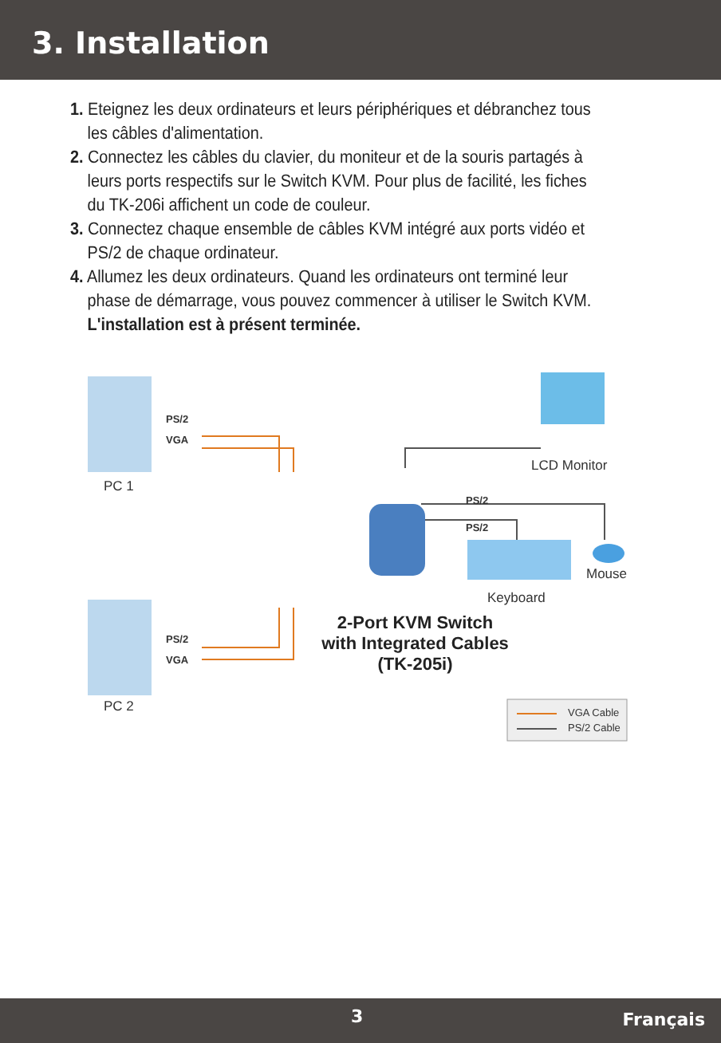3. Installation
1. Eteignez les deux ordinateurs et leurs périphériques et débranchez tous les câbles d'alimentation.
2. Connectez les câbles du clavier, du moniteur et de la souris partagés à leurs ports respectifs sur le Switch KVM. Pour plus de facilité, les fiches du TK-206i affichent un code de couleur.
3. Connectez chaque ensemble de câbles KVM intégré aux ports vidéo et PS/2 de chaque ordinateur.
4. Allumez les deux ordinateurs. Quand les ordinateurs ont terminé leur phase de démarrage, vous pouvez commencer à utiliser le Switch KVM.
L'installation est à présent terminée.
PS/2
VGA
PC 1
LCD Monitor
PS/2
PS/2
Mouse
Keyboard
PS/2
VGA
PC 2
2-Port KVM Switch
with Integrated Cables
(TK-205i)
VGA Cable
PS/2 Cable
3 Français